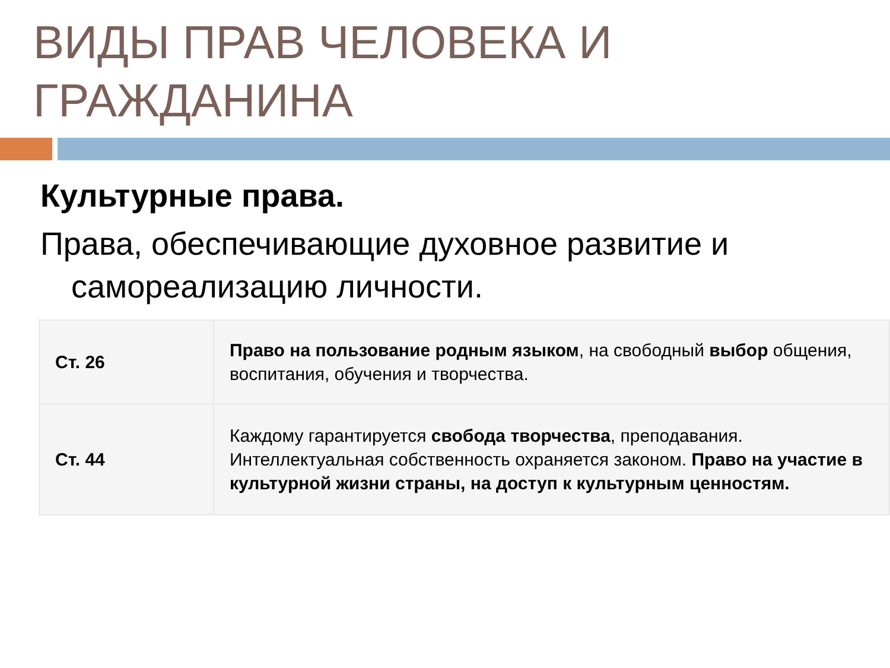ВИДЫ ПРАВ ЧЕЛОВЕКА И ГРАЖДАНИНА
Культурные права.
Права, обеспечивающие духовное развитие и самореализацию личности.
| Ст. 26 | Право на пользование родным языком , на свободный выбор общения, воспитания, обучения и творчества. |
| Ст. 44 | Каждому гарантируется свобода творчества , преподавания. Интеллектуальная собственность охраняется законом. Право на участие в культурной жизни страны, на доступ к культурным ценностям. |